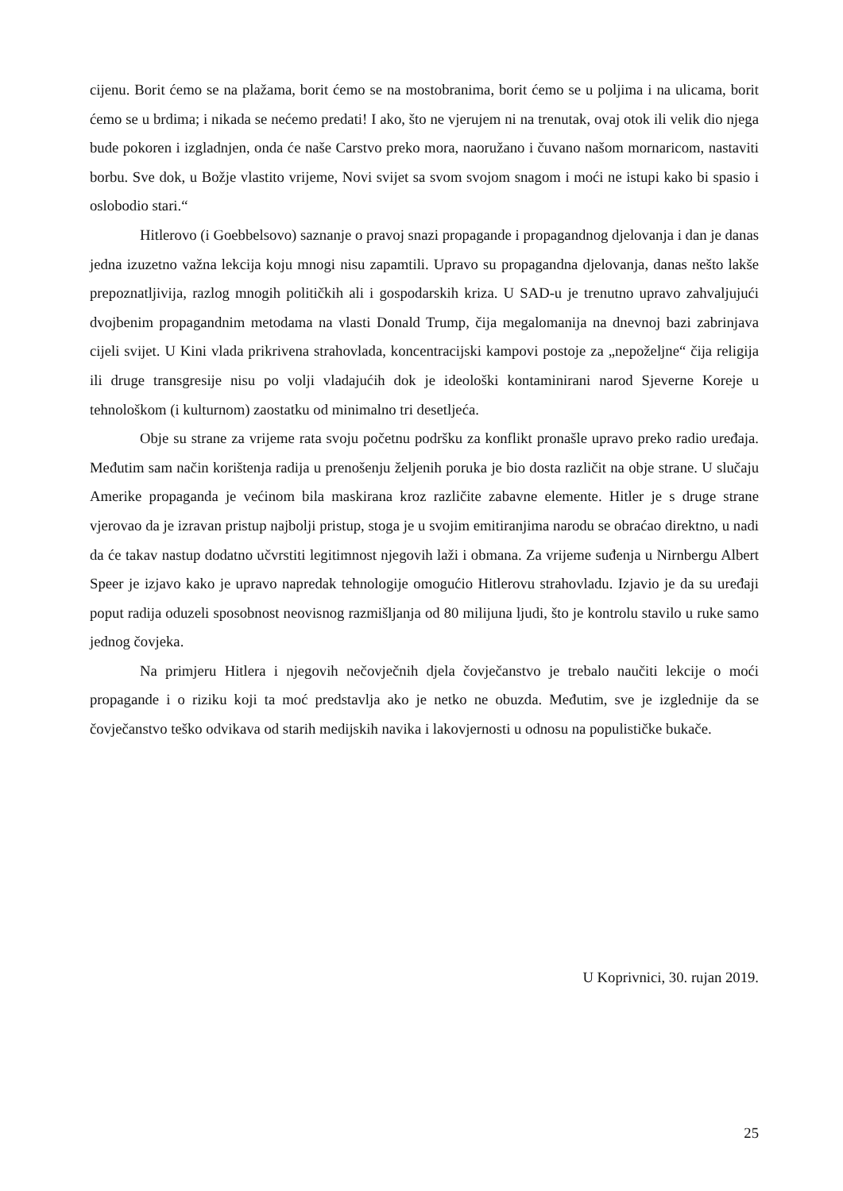cijenu. Borit ćemo se na plažama, borit ćemo se na mostobranima, borit ćemo se u poljima i na ulicama, borit ćemo se u brdima; i nikada se nećemo predati! I ako, što ne vjerujem ni na trenutak, ovaj otok ili velik dio njega bude pokoren i izgladnjen, onda će naše Carstvo preko mora, naoružano i čuvano našom mornaricom, nastaviti borbu. Sve dok, u Božje vlastito vrijeme, Novi svijet sa svom svojom snagom i moći ne istupi kako bi spasio i oslobodio stari.“
Hitlerovo (i Goebbelsovo) saznanje o pravoj snazi propagande i propagandnog djelovanja i dan je danas jedna izuzetno važna lekcija koju mnogi nisu zapamtili. Upravo su propagandna djelovanja, danas nešto lakše prepoznatljivija, razlog mnogih političkih ali i gospodarskih kriza. U SAD-u je trenutno upravo zahvaljujući dvojbenim propagandnim metodama na vlasti Donald Trump, čija megalomanija na dnevnoj bazi zabrinjava cijeli svijet. U Kini vlada prikrivena strahovlada, koncentracijski kampovi postoje za „nepoželjne“ čija religija ili druge transgresije nisu po volji vladajućih dok je ideološki kontaminirani narod Sjeverne Koreje u tehnološkom (i kulturnom) zaostatku od minimalno tri desetljeća.
Obje su strane za vrijeme rata svoju početnu podršku za konflikt pronašle upravo preko radio uređaja. Međutim sam način korištenja radija u prenošenju željenih poruka je bio dosta različit na obje strane. U slučaju Amerike propaganda je većinom bila maskirana kroz različite zabavne elemente. Hitler je s druge strane vjerovao da je izravan pristup najbolji pristup, stoga je u svojim emitiranjima narodu se obraćao direktno, u nadi da će takav nastup dodatno učvrstiti legitimnost njegovih laži i obmana. Za vrijeme suđenja u Nirnbergu Albert Speer je izjavo kako je upravo napredak tehnologije omogućio Hitlerovu strahovladu. Izjavio je da su uređaji poput radija oduzeli sposobnost neovisnog razmišljanja od 80 milijuna ljudi, što je kontrolu stavilo u ruke samo jednog čovjeka.
Na primjeru Hitlera i njegovih nečovječnih djela čovječanstvo je trebalo naučiti lekcije o moći propagande i o riziku koji ta moć predstavlja ako je netko ne obuzda. Međutim, sve je izglednije da se čovječanstvo teško odvikava od starih medijskih navika i lakovjernosti u odnosu na populističke bukače.
U Koprivnici, 30. rujan 2019.
25